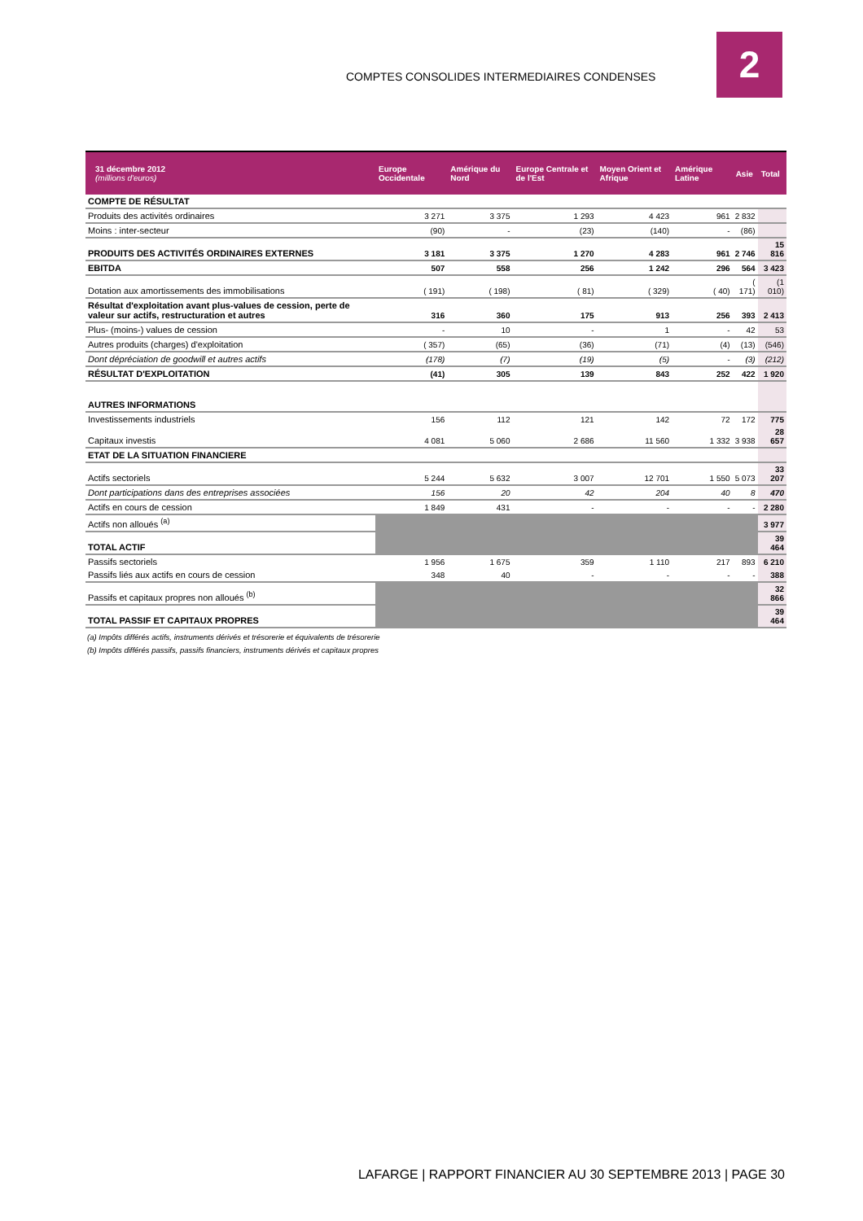COMPTES CONSOLIDES INTERMEDIAIRES CONDENSES
2
| 31 décembre 2012 (millions d'euros) | Europe Occidentale | Amérique du Nord | Europe Centrale et de l'Est | Moyen Orient et Afrique | Amérique Latine | Asie | Total |
| --- | --- | --- | --- | --- | --- | --- | --- |
| COMPTE DE RÉSULTAT | | | | | | | |
| Produits des activités ordinaires | 3 271 | 3 375 | 1 293 | 4 423 | 961 | 2 832 | |
| Moins : inter-secteur | (90) | - | (23) | (140) | - | (86) | |
| PRODUITS DES ACTIVITÉS ORDINAIRES EXTERNES | 3 181 | 3 375 | 1 270 | 4 283 | 961 | 2 746 | 15 816 |
| EBITDA | 507 | 558 | 256 | 1 242 | 296 | 564 | 3 423 |
| Dotation aux amortissements des immobilisations | ( 191) | ( 198) | ( 81) | ( 329) | ( 40) | ( 171) | (1 010) |
| Résultat d'exploitation avant plus-values de cession, perte de valeur sur actifs, restructuration et autres | 316 | 360 | 175 | 913 | 256 | 393 | 2 413 |
| Plus- (moins-) values de cession | - | 10 | - | 1 | - | 42 | 53 |
| Autres produits (charges) d'exploitation | ( 357) | (65) | (36) | (71) | (4) | (13) | (546) |
| Dont dépréciation de goodwill et autres actifs | (178) | (7) | (19) | (5) | - | (3) | (212) |
| RÉSULTAT D'EXPLOITATION | (41) | 305 | 139 | 843 | 252 | 422 | 1 920 |
| AUTRES INFORMATIONS | | | | | | | |
| Investissements industriels | 156 | 112 | 121 | 142 | 72 | 172 | 775 |
| Capitaux investis | 4 081 | 5 060 | 2 686 | 11 560 | 1 332 | 3 938 | 28 657 |
| ETAT DE LA SITUATION FINANCIERE | | | | | | | |
| Actifs sectoriels | 5 244 | 5 632 | 3 007 | 12 701 | 1 550 | 5 073 | 33 207 |
| Dont participations dans des entreprises associées | 156 | 20 | 42 | 204 | 40 | 8 | 470 |
| Actifs en cours de cession | 1 849 | 431 | - | - | - | - | 2 280 |
| Actifs non alloués <sup>(a)</sup> | | | | | | | 3 977 |
| TOTAL ACTIF | | | | | | | 39 464 |
| Passifs sectoriels | 1 956 | 1 675 | 359 | 1 110 | 217 | 893 | 6 210 |
| Passifs liés aux actifs en cours de cession | 348 | 40 | - | - | - | - | 388 |
| Passifs et capitaux propres non alloués <sup>(b)</sup> | | | | | | | 32 866 |
| TOTAL PASSIF ET CAPITAUX PROPRES | | | | | | | 39 464 |
(a) Impôts différés actifs, instruments dérivés et trésorerie et équivalents de trésorerie
(b) Impôts différés passifs, passifs financiers, instruments dérivés et capitaux propres
LAFARGE | RAPPORT FINANCIER AU 30 SEPTEMBRE 2013 | PAGE 30